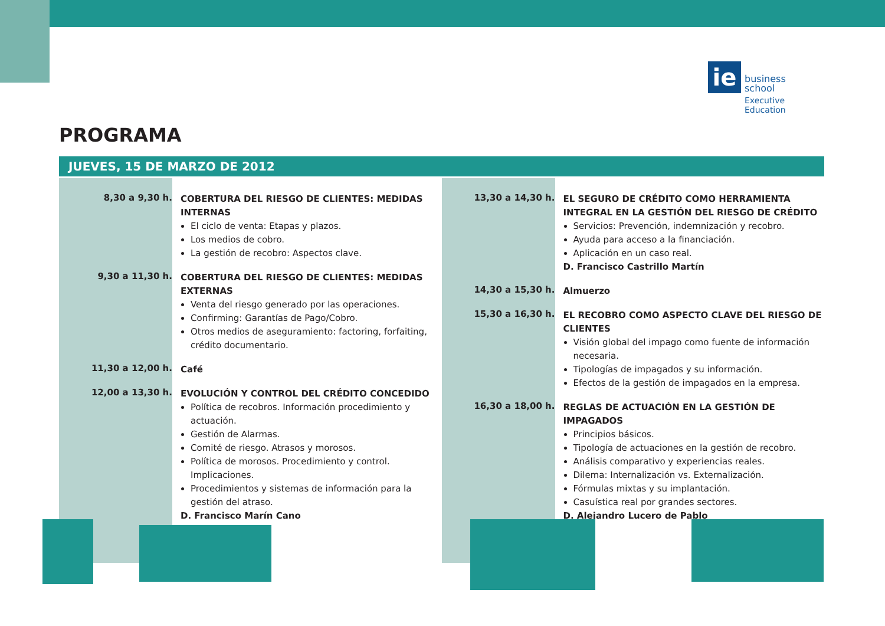ie
business
school
Executive Education
PROGRAMA
JUEVES, 15 DE MARZO DE 2012
8,30 a 9,30 h.
COBERTURA DEL RIESGO DE CLIENTES: MEDIDAS INTERNAS
El ciclo de venta: Etapas y plazos.
Los medios de cobro.
La gestión de recobro: Aspectos clave.
9,30 a 11,30 h.
COBERTURA DEL RIESGO DE CLIENTES: MEDIDAS EXTERNAS
Venta del riesgo generado por las operaciones.
Confirming: Garantías de Pago/Cobro.
Otros medios de aseguramiento: factoring, forfaiting, crédito documentario.
11,30 a 12,00 h.
Café
12,00 a 13,30 h.
EVOLUCIÓN Y CONTROL DEL CRÉDITO CONCEDIDO
Política de recobros. Información procedimiento y actuación.
Gestión de Alarmas.
Comité de riesgo. Atrasos y morosos.
Política de morosos. Procedimiento y control. Implicaciones.
Procedimientos y sistemas de información para la gestión del atraso.
D. Francisco Marín Cano
13,30 a 14,30 h.
EL SEGURO DE CRÉDITO COMO HERRAMIENTA INTEGRAL EN LA GESTIÓN DEL RIESGO DE CRÉDITO
Servicios: Prevención, indemnización y recobro.
Ayuda para acceso a la financiación.
Aplicación en un caso real.
D. Francisco Castrillo Martín
14,30 a 15,30 h.
Almuerzo
15,30 a 16,30 h.
EL RECOBRO COMO ASPECTO CLAVE DEL RIESGO DE CLIENTES
Visión global del impago como fuente de información necesaria.
Tipologías de impagados y su información.
Efectos de la gestión de impagados en la empresa.
16,30 a 18,00 h.
REGLAS DE ACTUACIÓN EN LA GESTIÓN DE IMPAGADOS
Principios básicos.
Tipología de actuaciones en la gestión de recobro.
Análisis comparativo y experiencias reales.
Dilema: Internalización vs. Externalización.
Fórmulas mixtas y su implantación.
Casuística real por grandes sectores.
D. Alejandro Lucero de Pablo